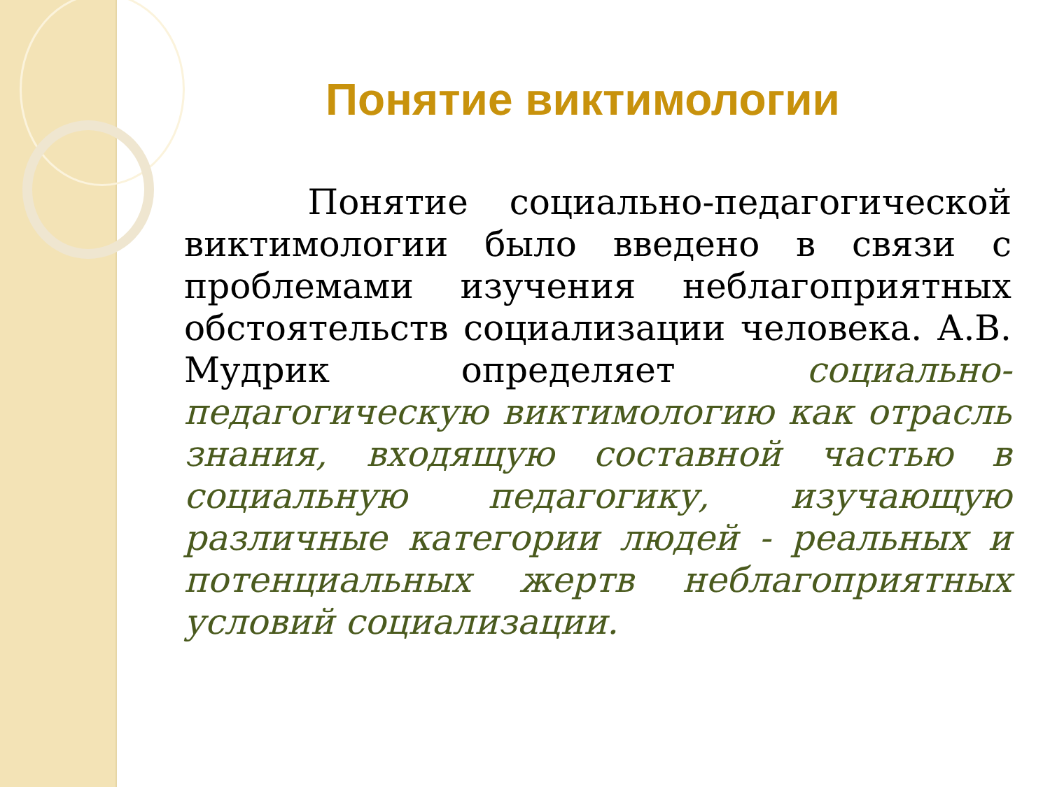Понятие виктимологии
Понятие социально-педагогической виктимологии было введено в связи с проблемами изучения неблагоприятных обстоятельств социализации человека. А.В. Мудрик определяет социально-педагогическую виктимологию как отрасль знания, входящую составной частью в социальную педагогику, изучающую различные категории людей - реальных и потенциальных жертв неблагоприятных условий социализации.